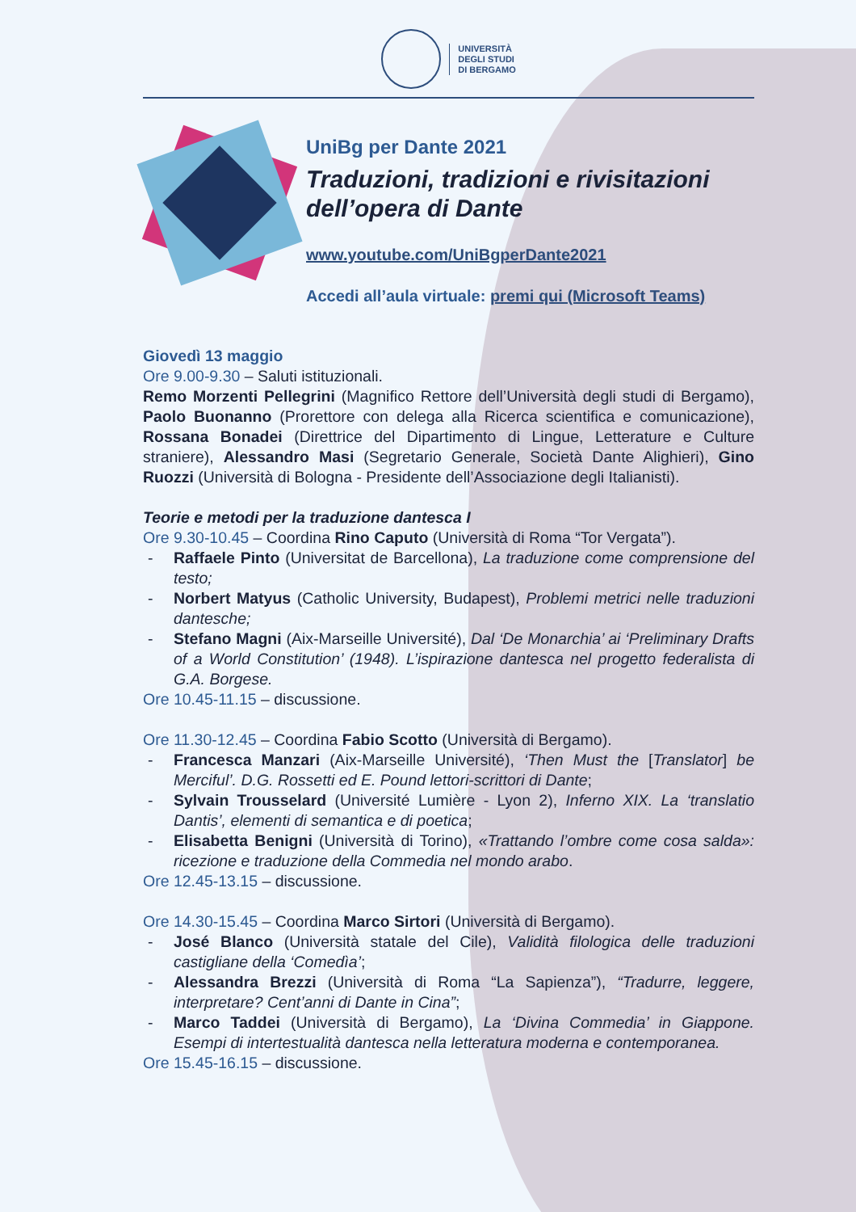UNIVERSITÀ
DEGLI STUDI
DI BERGAMO
UniBg per Dante 2021
Traduzioni, tradizioni e rivisitazioni dell’opera di Dante
www.youtube.com/UniBgperDante2021
Accedi all’aula virtuale: premi qui (Microsoft Teams)
Giovedì 13 maggio
Ore 9.00-9.30 – Saluti istituzionali.
Remo Morzenti Pellegrini (Magnifico Rettore dell’Università degli studi di Bergamo), Paolo Buonanno (Prorettore con delega alla Ricerca scientifica e comunicazione), Rossana Bonadei (Direttrice del Dipartimento di Lingue, Letterature e Culture straniere), Alessandro Masi (Segretario Generale, Società Dante Alighieri), Gino Ruozzi (Università di Bologna - Presidente dell’Associazione degli Italianisti).
Teorie e metodi per la traduzione dantesca I
Ore 9.30-10.45 – Coordina Rino Caputo (Università di Roma “Tor Vergata”).
- Raffaele Pinto (Universitat de Barcellona), La traduzione come comprensione del testo;
- Norbert Matyus (Catholic University, Budapest), Problemi metrici nelle traduzioni dantesche;
- Stefano Magni (Aix-Marseille Université), Dal ‘De Monarchia’ ai ‘Preliminary Drafts of a World Constitution’ (1948). L’ispirazione dantesca nel progetto federalista di G.A. Borgese.
Ore 10.45-11.15 – discussione.
Ore 11.30-12.45 – Coordina Fabio Scotto (Università di Bergamo).
- Francesca Manzari (Aix-Marseille Université), ‘Then Must the [Translator] be Merciful’. D.G. Rossetti ed E. Pound lettori-scrittori di Dante;
- Sylvain Trousselard (Université Lumière - Lyon 2), Inferno XIX. La ‘translatio Dantis’, elementi di semantica e di poetica;
- Elisabetta Benigni (Università di Torino), «Trattando l’ombre come cosa salda»: ricezione e traduzione della Commedia nel mondo arabo.
Ore 12.45-13.15 – discussione.
Ore 14.30-15.45 – Coordina Marco Sirtori (Università di Bergamo).
- José Blanco (Università statale del Cile), Validità filologica delle traduzioni castigliane della ‘Comedìa’;
- Alessandra Brezzi (Università di Roma “La Sapienza”), “Tradurre, leggere, interpretare? Cent’anni di Dante in Cina”;
- Marco Taddei (Università di Bergamo), La ‘Divina Commedia’ in Giappone. Esempi di intertestualità dantesca nella letteratura moderna e contemporanea.
Ore 15.45-16.15 – discussione.